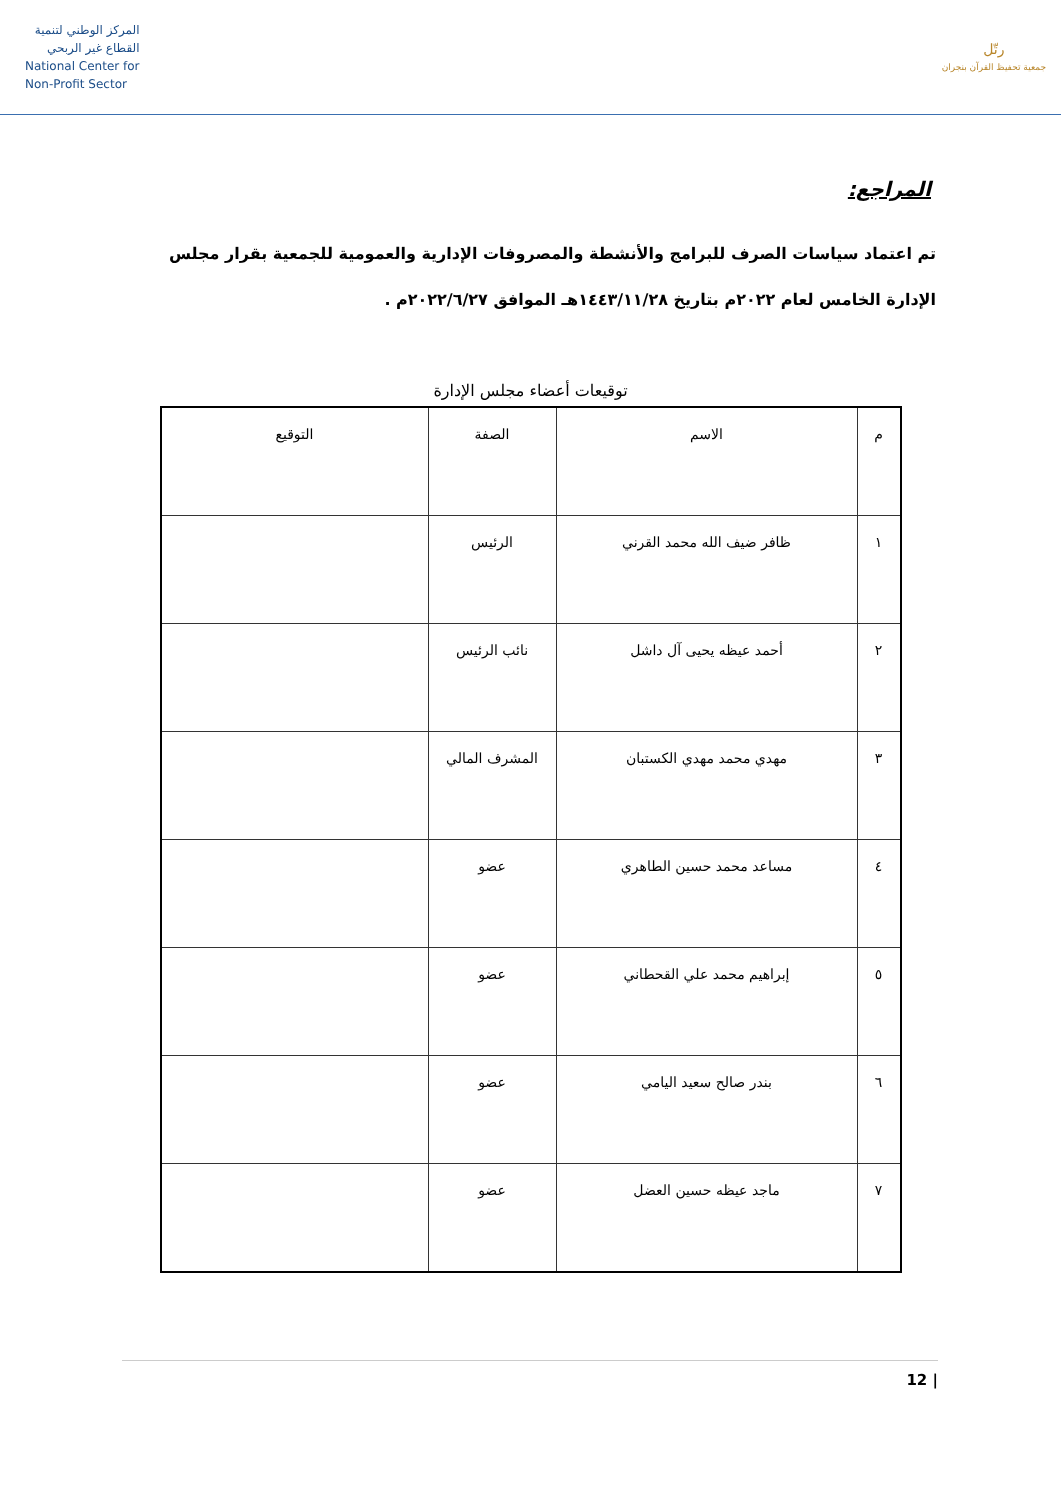المركز الوطني لتنمية
القطاع غير الربحي
National Center for
Non-Profit Sector
رتّل
جمعية تحفيظ القرآن بنجران
المراجع:
تم اعتماد سياسات الصرف للبرامج والأنشطة والمصروفات الإدارية والعمومية للجمعية بقرار مجلس الإدارة الخامس لعام ٢٠٢٢م بتاريخ ١٤٤٣/١١/٢٨هـ الموافق ٢٠٢٢/٦/٢٧م .
توقيعات أعضاء مجلس الإدارة
| م | الاسم | الصفة | التوقيع |
| --- | --- | --- | --- |
| ١ | ظافر ضيف الله محمد القرني | الرئيس | |
| ٢ | أحمد عيظه يحيى آل داشل | نائب الرئيس | |
| ٣ | مهدي محمد مهدي الكستبان | المشرف المالي | |
| ٤ | مساعد محمد حسين الطاهري | عضو | |
| ٥ | إبراهيم محمد علي القحطاني | عضو | |
| ٦ | بندر صالح سعيد اليامي | عضو | |
| ٧ | ماجد عيظه حسين العضل | عضو | |
12 |